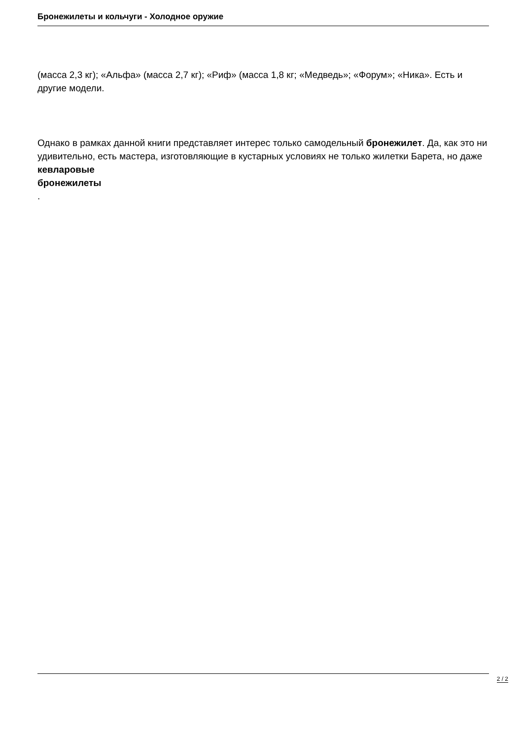Бронежилеты и кольчуги - Холодное оружие
(масса 2,3 кг); «Альфа» (масса 2,7 кг); «Риф» (масса 1,8 кг; «Медведь»; «Форум»; «Ника». Есть и другие модели.
Однако в рамках данной книги представляет интерес только самодельный бронежилет. Да, как это ни удивительно, есть мастера, изготовляющие в кустарных условиях не только жилетки Барета, но даже
кевларовые
бронежилеты
.
2 / 2